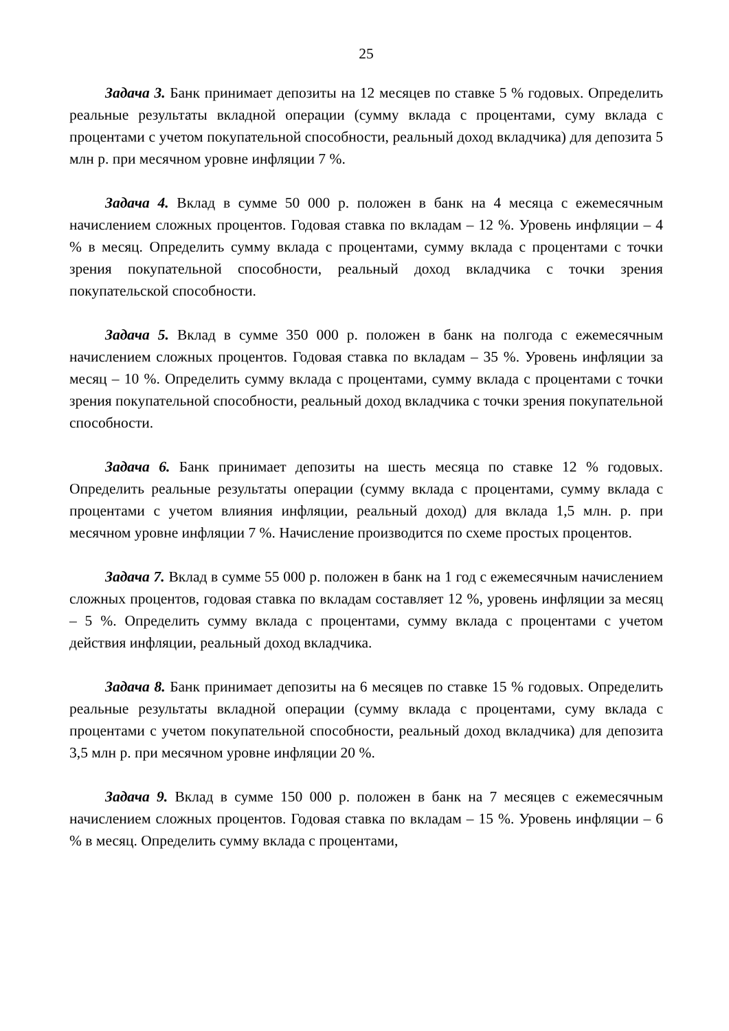25
Задача 3. Банк принимает депозиты на 12 месяцев по ставке 5 % годовых. Определить реальные результаты вкладной операции (сумму вклада с процентами, суму вклада с процентами с учетом покупательной способности, реальный доход вкладчика) для депозита 5 млн р. при месячном уровне инфляции 7 %.
Задача 4. Вклад в сумме 50 000 р. положен в банк на 4 месяца с ежемесячным начислением сложных процентов. Годовая ставка по вкладам – 12 %. Уровень инфляции – 4 % в месяц. Определить сумму вклада с процентами, сумму вклада с процентами с точки зрения покупательной способности, реальный доход вкладчика с точки зрения покупательской способности.
Задача 5. Вклад в сумме 350 000 р. положен в банк на полгода с ежемесячным начислением сложных процентов. Годовая ставка по вкладам – 35 %. Уровень инфляции за месяц – 10 %. Определить сумму вклада с процентами, сумму вклада с процентами с точки зрения покупательной способности, реальный доход вкладчика с точки зрения покупательной способности.
Задача 6. Банк принимает депозиты на шесть месяца по ставке 12 % годовых. Определить реальные результаты операции (сумму вклада с процентами, сумму вклада с процентами с учетом влияния инфляции, реальный доход) для вклада 1,5 млн. р. при месячном уровне инфляции 7 %. Начисление производится по схеме простых процентов.
Задача 7. Вклад в сумме 55 000 р. положен в банк на 1 год с ежемесячным начислением сложных процентов, годовая ставка по вкладам составляет 12 %, уровень инфляции за месяц – 5 %. Определить сумму вклада с процентами, сумму вклада с процентами с учетом действия инфляции, реальный доход вкладчика.
Задача 8. Банк принимает депозиты на 6 месяцев по ставке 15 % годовых. Определить реальные результаты вкладной операции (сумму вклада с процентами, суму вклада с процентами с учетом покупательной способности, реальный доход вкладчика) для депозита 3,5 млн р. при месячном уровне инфляции 20 %.
Задача 9. Вклад в сумме 150 000 р. положен в банк на 7 месяцев с ежемесячным начислением сложных процентов. Годовая ставка по вкладам – 15 %. Уровень инфляции – 6 % в месяц. Определить сумму вклада с процентами,